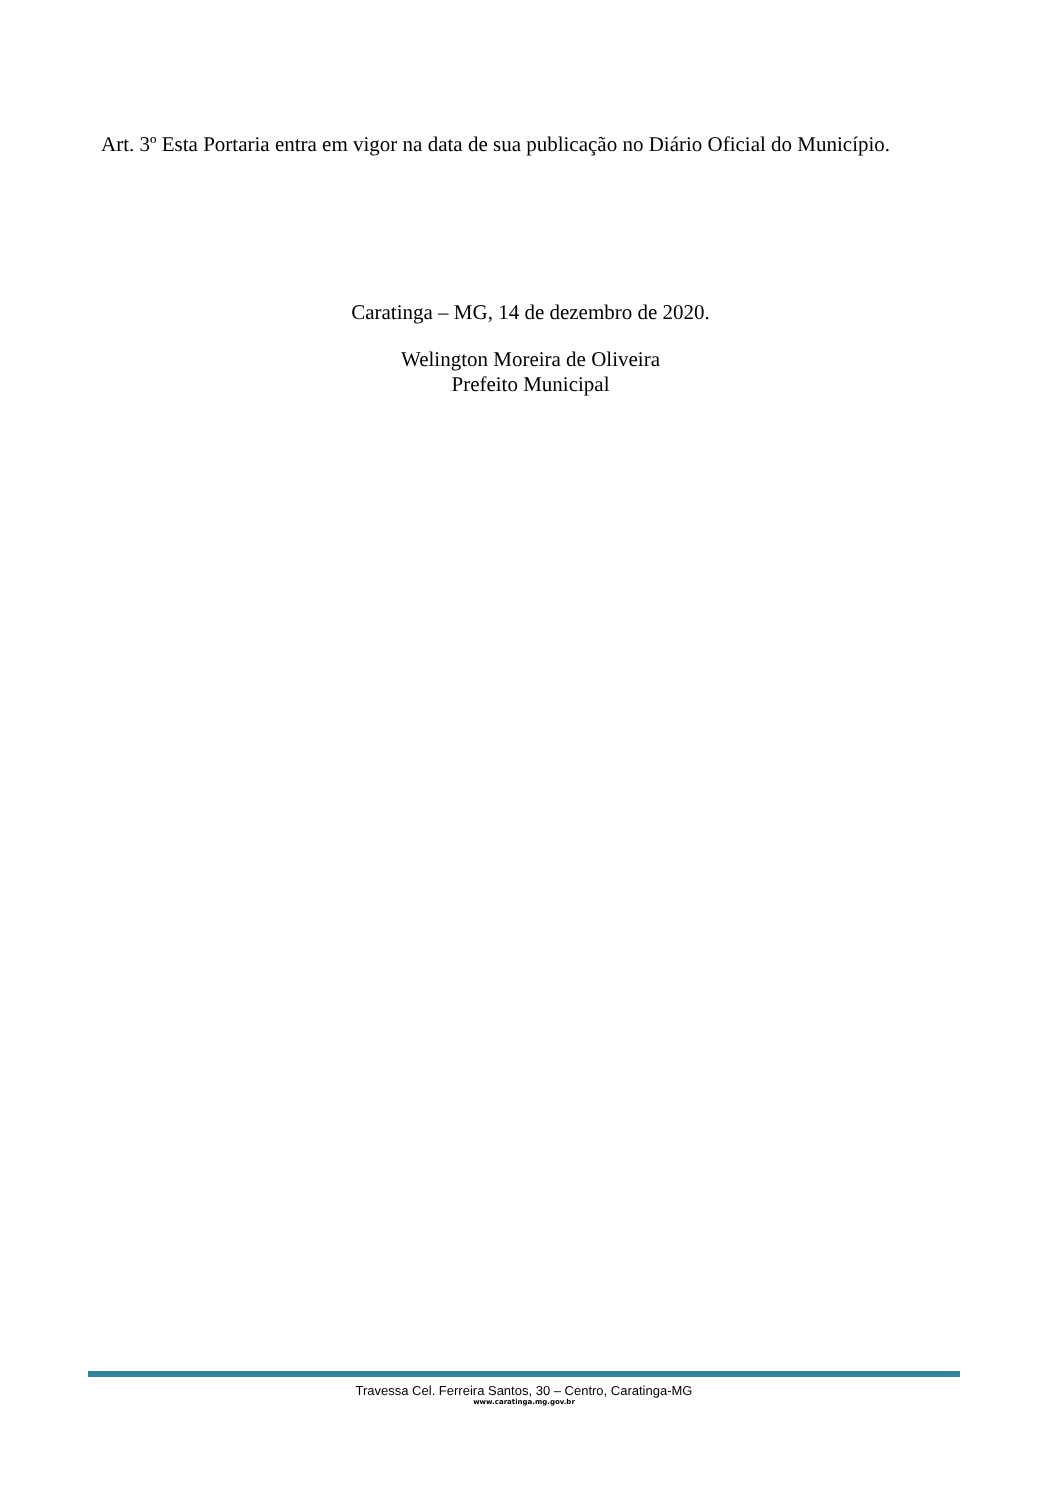Art. 3º Esta Portaria entra em vigor na data de sua publicação no Diário Oficial do Município.
Caratinga – MG, 14 de dezembro de 2020.
Welington Moreira de Oliveira
Prefeito Municipal
Travessa Cel. Ferreira Santos, 30 – Centro, Caratinga-MG
www.caratinga.mg.gov.br